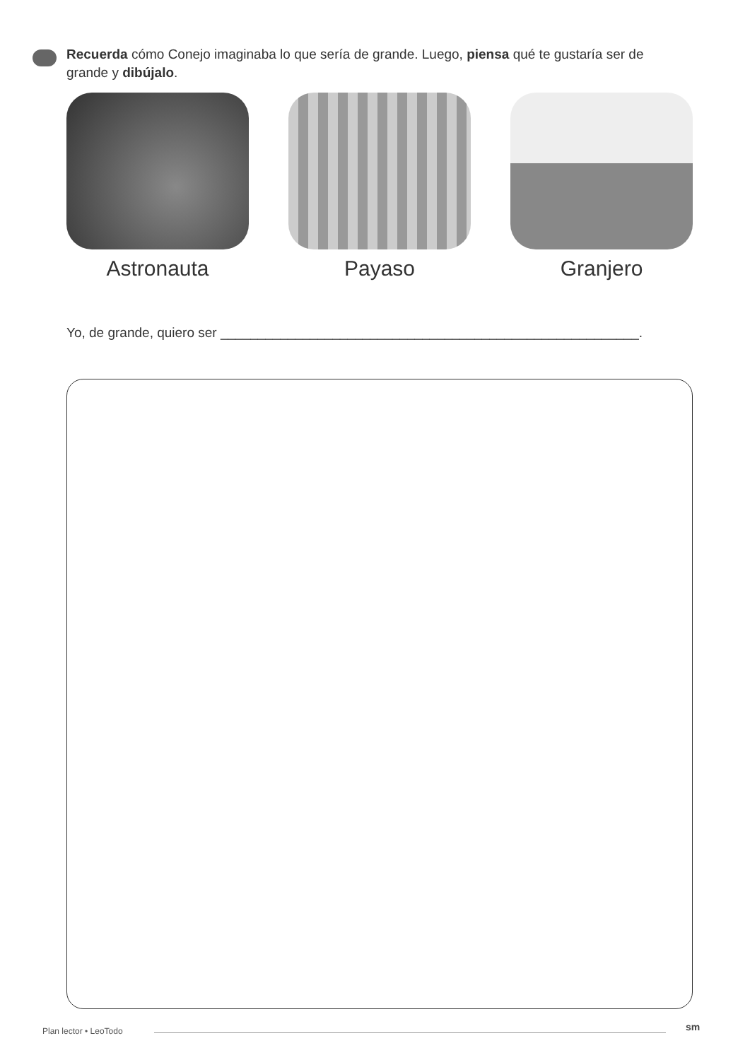Recuerda cómo Conejo imaginaba lo que sería de grande. Luego, piensa qué te gustaría ser de grande y dibújalo.
Astronauta Payaso Granjero
Yo, de grande, quiero ser ________________________________________________________.
Plan lector • LeoTodo sm